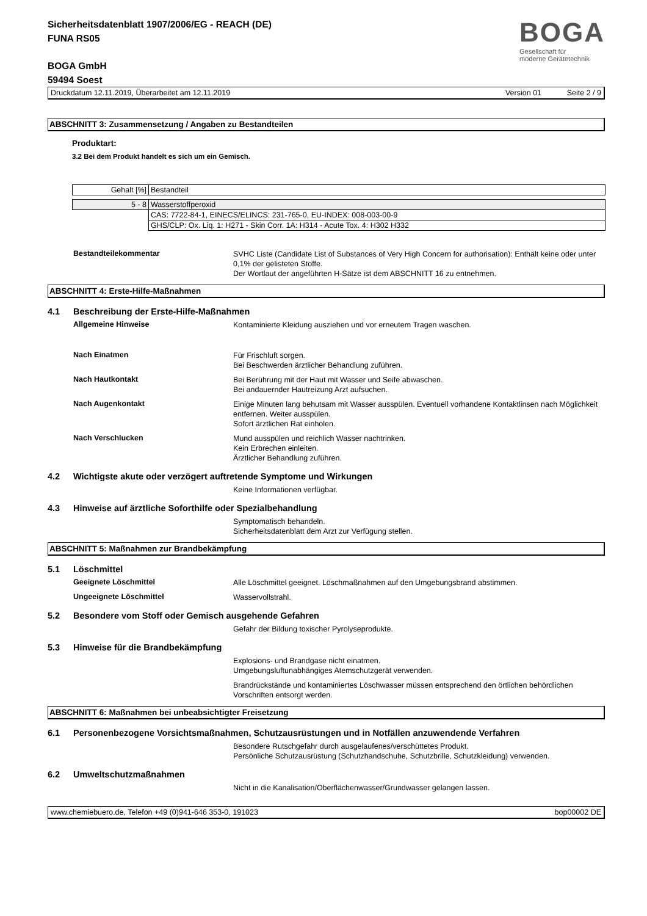BOGA
Gesellschaft für
moderne Gerätetechnik
Sicherheitsdatenblatt 1907/2006/EG - REACH (DE)
FUNA RS05
BOGA GmbH
59494 Soest
Druckdatum 12.11.2019, Überarbeitet am 12.11.2019 Version 01 Seite 2 / 9
ABSCHNITT 3: Zusammensetzung / Angaben zu Bestandteilen
Produktart:
3.2 Bei dem Produkt handelt es sich um ein Gemisch.
| Gehalt [%] | Bestandteil |
| 5 - 8 | Wasserstoffperoxid |
| | CAS: 7722-84-1, EINECS/ELINCS: 231-765-0, EU-INDEX: 008-003-00-9 |
| | GHS/CLP: Ox. Liq. 1: H271 - Skin Corr. 1A: H314 - Acute Tox. 4: H302 H332 |
Bestandteilekommentar
SVHC Liste (Candidate List of Substances of Very High Concern for authorisation): Enthält keine oder unter 0,1% der gelisteten Stoffe.
Der Wortlaut der angeführten H-Sätze ist dem ABSCHNITT 16 zu entnehmen.
ABSCHNITT 4: Erste-Hilfe-Maßnahmen
4.1 Beschreibung der Erste-Hilfe-Maßnahmen
Allgemeine Hinweise
Kontaminierte Kleidung ausziehen und vor erneutem Tragen waschen.
Nach Einatmen
Für Frischluft sorgen.
Bei Beschwerden ärztlicher Behandlung zuführen.
Nach Hautkontakt
Bei Berührung mit der Haut mit Wasser und Seife abwaschen.
Bei andauernder Hautreizung Arzt aufsuchen.
Nach Augenkontakt
Einige Minuten lang behutsam mit Wasser ausspülen. Eventuell vorhandene Kontaktlinsen nach Möglichkeit entfernen. Weiter ausspülen.
Sofort ärztlichen Rat einholen.
Nach Verschlucken
Mund ausspülen und reichlich Wasser nachtrinken.
Kein Erbrechen einleiten.
Ärztlicher Behandlung zuführen.
4.2 Wichtigste akute oder verzögert auftretende Symptome und Wirkungen
Keine Informationen verfügbar.
4.3 Hinweise auf ärztliche Soforthilfe oder Spezialbehandlung
Symptomatisch behandeln.
Sicherheitsdatenblatt dem Arzt zur Verfügung stellen.
ABSCHNITT 5: Maßnahmen zur Brandbekämpfung
5.1 Löschmittel
Geeignete Löschmittel
Alle Löschmittel geeignet. Löschmaßnahmen auf den Umgebungsbrand abstimmen.
Ungeeignete Löschmittel
Wasservollstrahl.
5.2 Besondere vom Stoff oder Gemisch ausgehende Gefahren
Gefahr der Bildung toxischer Pyrolyseprodukte.
5.3 Hinweise für die Brandbekämpfung
Explosions- und Brandgase nicht einatmen.
Umgebungsluftunabhängiges Atemschutzgerät verwenden.
Brandrückstände und kontaminiertes Löschwasser müssen entsprechend den örtlichen behördlichen Vorschriften entsorgt werden.
ABSCHNITT 6: Maßnahmen bei unbeabsichtigter Freisetzung
6.1 Personenbezogene Vorsichtsmaßnahmen, Schutzausrüstungen und in Notfällen anzuwendende Verfahren
Besondere Rutschgefahr durch ausgelaufenes/verschüttetes Produkt.
Persönliche Schutzausrüstung (Schutzhandschuhe, Schutzbrille, Schutzkleidung) verwenden.
6.2 Umweltschutzmaßnahmen
Nicht in die Kanalisation/Oberflächenwasser/Grundwasser gelangen lassen.
www.chemiebuero.de, Telefon +49 (0)941-646 353-0, 191023 bop00002 DE